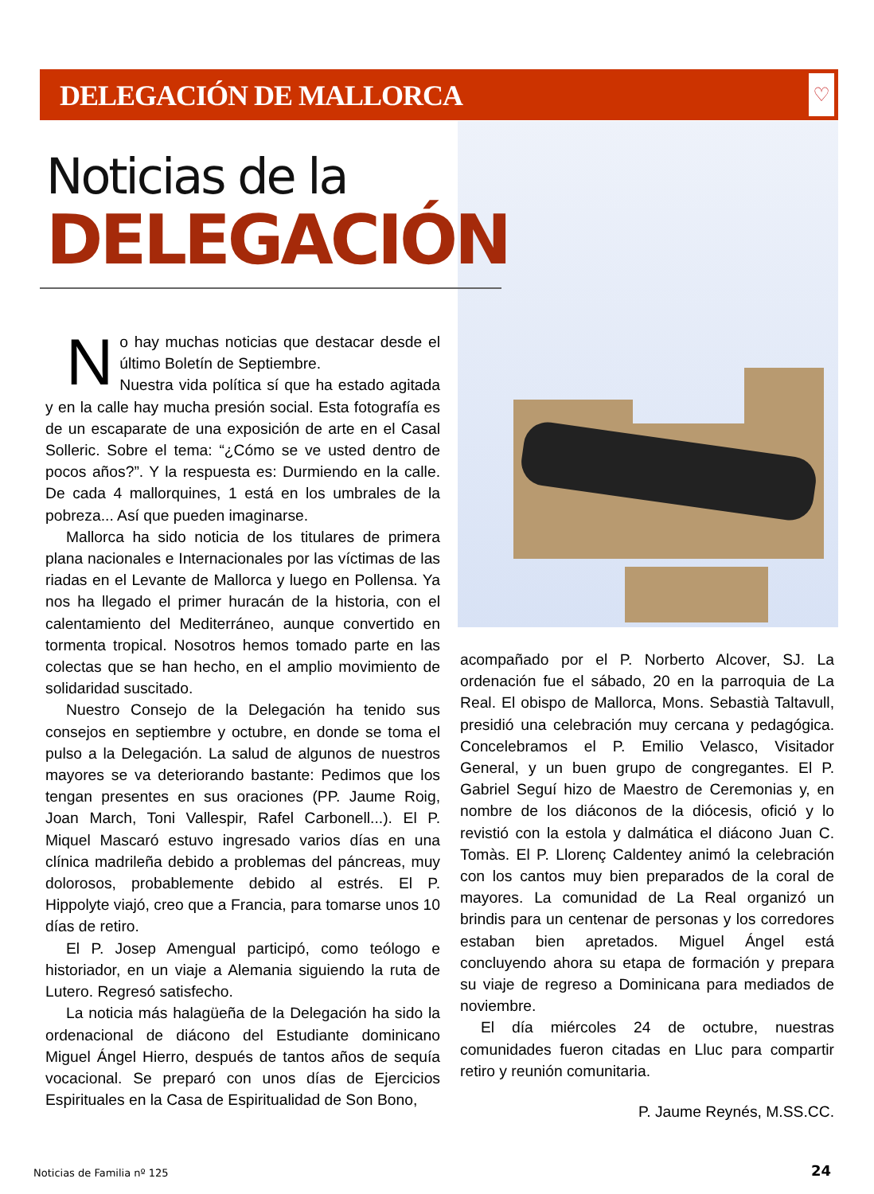DELEGACIÓN DE MALLORCA
♡
Noticias de la
DELEGACIÓN
No hay muchas noticias que destacar desde el último Boletín de Septiembre.
Nuestra vida política sí que ha estado agitada y en la calle hay mucha presión social. Esta fotografía es de un escaparate de una exposición de arte en el Casal Solleric. Sobre el tema: “¿Cómo se ve usted dentro de pocos años?”. Y la respuesta es: Durmiendo en la calle. De cada 4 mallorquines, 1 está en los umbrales de la pobreza... Así que pueden imaginarse.
Mallorca ha sido noticia de los titulares de primera plana nacionales e Internacionales por las víctimas de las riadas en el Levante de Mallorca y luego en Pollensa. Ya nos ha llegado el primer huracán de la historia, con el calentamiento del Mediterráneo, aunque convertido en tormenta tropical. Nosotros hemos tomado parte en las colectas que se han hecho, en el amplio movimiento de solidaridad suscitado.
Nuestro Consejo de la Delegación ha tenido sus consejos en septiembre y octubre, en donde se toma el pulso a la Delegación. La salud de algunos de nuestros mayores se va deteriorando bastante: Pedimos que los tengan presentes en sus oraciones (PP. Jaume Roig, Joan March, Toni Vallespir, Rafel Carbonell...). El P. Miquel Mascaró estuvo ingresado varios días en una clínica madrileña debido a problemas del páncreas, muy dolorosos, probablemente debido al estrés. El P. Hippolyte viajó, creo que a Francia, para tomarse unos 10 días de retiro.
El P. Josep Amengual participó, como teólogo e historiador, en un viaje a Alemania siguiendo la ruta de Lutero. Regresó satisfecho.
La noticia más halagüeña de la Delegación ha sido la ordenacional de diácono del Estudiante dominicano Miguel Ángel Hierro, después de tantos años de sequía vocacional. Se preparó con unos días de Ejercicios Espirituales en la Casa de Espiritualidad de Son Bono,
acompañado por el P. Norberto Alcover, SJ. La ordenación fue el sábado, 20 en la parroquia de La Real. El obispo de Mallorca, Mons. Sebastià Taltavull, presidió una celebración muy cercana y pedagógica. Concelebramos el P. Emilio Velasco, Visitador General, y un buen grupo de congregantes. El P. Gabriel Seguí hizo de Maestro de Ceremonias y, en nombre de los diáconos de la diócesis, ofició y lo revistió con la estola y dalmática el diácono Juan C. Tomàs. El P. Llorenç Caldentey animó la celebración con los cantos muy bien preparados de la coral de mayores. La comunidad de La Real organizó un brindis para un centenar de personas y los corredores estaban bien apretados. Miguel Ángel está concluyendo ahora su etapa de formación y prepara su viaje de regreso a Dominicana para mediados de noviembre.
El día miércoles 24 de octubre, nuestras comunidades fueron citadas en Lluc para compartir retiro y reunión comunitaria.
P. Jaume Reynés, M.SS.CC.
Noticias de Familia nº 125 24